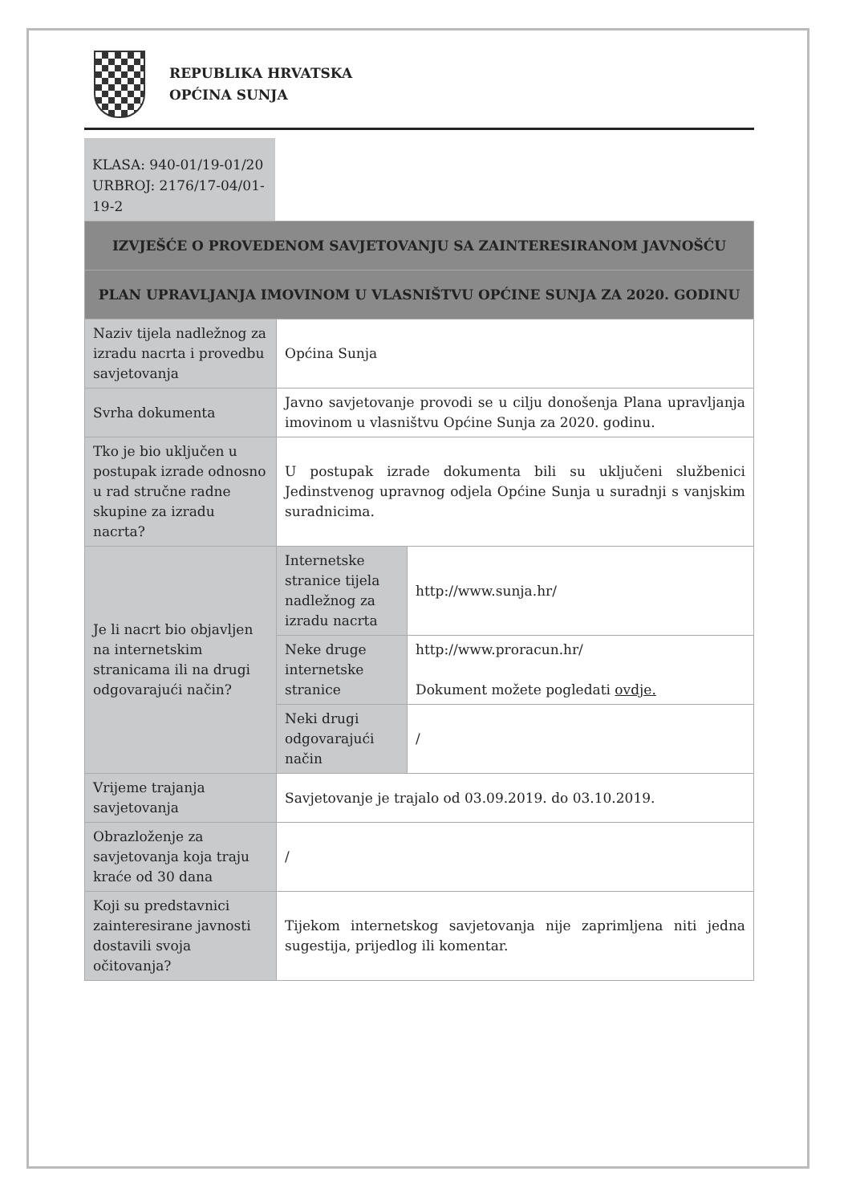REPUBLIKA HRVATSKA
OPĆINA SUNJA
KLASA: 940-01/19-01/20
URBROJ: 2176/17-04/01-19-2
| IZVJEŠĆE O PROVEDENOM SAVJETOVANJU SA ZAINTERESIRANOM JAVNOŠĆU | | |
| --- | --- | --- |
| PLAN UPRAVLJANJA IMOVINOM U VLASNIŠTVU OPĆINE SUNJA ZA 2020. GODINU | | |
| Naziv tijela nadležnog za izradu nacrta i provedbu savjetovanja | Općina Sunja | |
| Svrha dokumenta | Javno savjetovanje provodi se u cilju donošenja Plana upravljanja imovinom u vlasništvu Općine Sunja za 2020. godinu. | |
| Tko je bio uključen u postupak izrade odnosno u rad stručne radne skupine za izradu nacrta? | U postupak izrade dokumenta bili su uključeni službenici Jedinstvenog upravnog odjela Općine Sunja u suradnji s vanjskim suradnicima. | |
| Je li nacrt bio objavljen na internetskim stranicama ili na drugi odgovarajući način? | Internetske stranice tijela nadležnog za izradu nacrta | http://www.sunja.hr/ |
| | Neke druge internetske stranice | http://www.proracun.hr/ Dokument možete pogledati ovdje. |
| | Neki drugi odgovarajući način | / |
| Vrijeme trajanja savjetovanja | Savjetovanje je trajalo od 03.09.2019. do 03.10.2019. | |
| Obrazloženje za savjetovanja koja traju kraće od 30 dana | / | |
| Koji su predstavnici zainteresirane javnosti dostavili svoja očitovanja? | Tijekom internetskog savjetovanja nije zaprimljena niti jedna sugestija, prijedlog ili komentar. | |